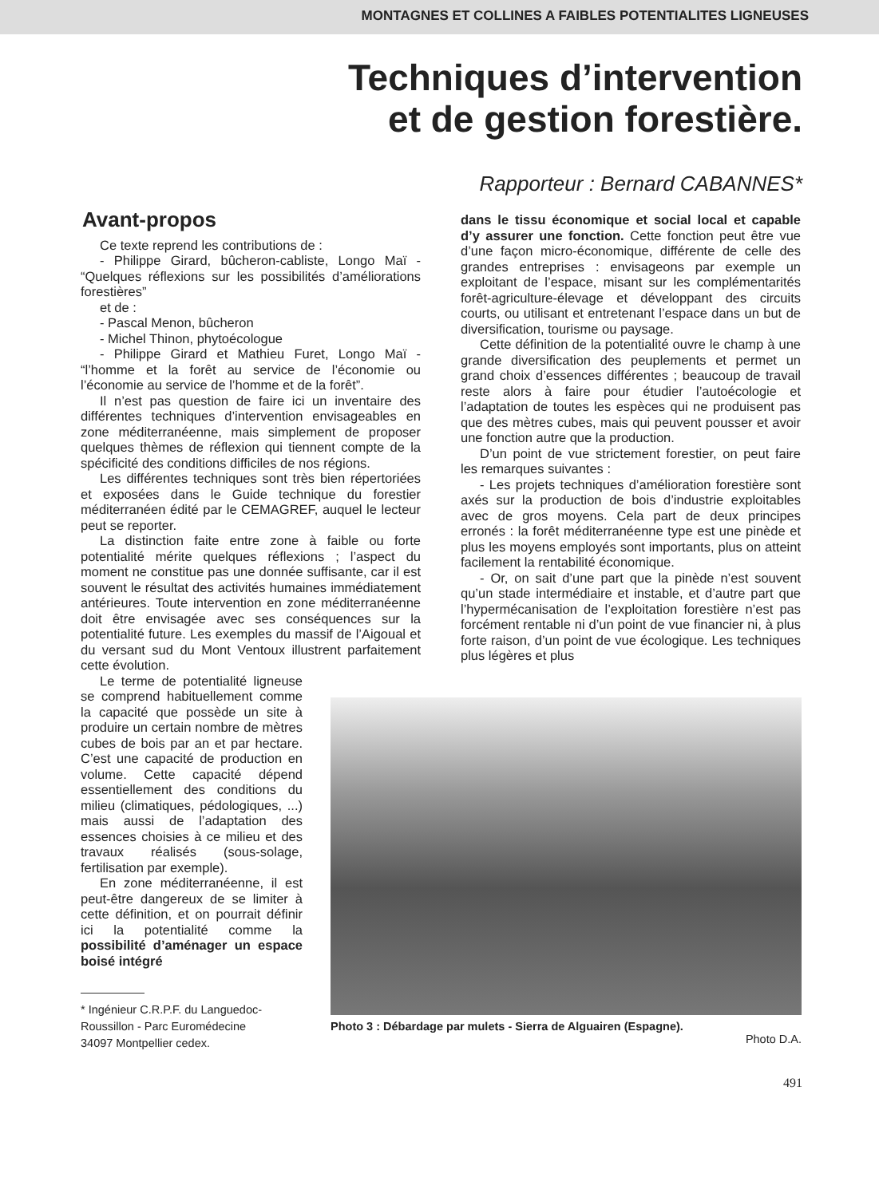MONTAGNES ET COLLINES A FAIBLES POTENTIALITES LIGNEUSES
Techniques d’intervention
et de gestion forestière.
Rapporteur : Bernard CABANNES*
Avant-propos
Ce texte reprend les contributions de :
- Philippe Girard, bûcheron-cabliste, Longo Maï - “Quelques réflexions sur les possibilités d’améliorations forestières”
et de :
- Pascal Menon, bûcheron
- Michel Thinon, phytoécologue
- Philippe Girard et Mathieu Furet, Longo Maï - “l’homme et la forêt au service de l’économie ou l’économie au service de l’homme et de la forêt”.
Il n’est pas question de faire ici un inventaire des différentes techniques d’intervention envisageables en zone méditerranéenne, mais simplement de proposer quelques thèmes de réflexion qui tiennent compte de la spécificité des conditions difficiles de nos régions.
Les différentes techniques sont très bien répertoriées et exposées dans le Guide technique du forestier méditerranéen édité par le CEMAGREF, auquel le lecteur peut se reporter.
La distinction faite entre zone à faible ou forte potentialité mérite quelques réflexions ; l’aspect du moment ne constitue pas une donnée suffisante, car il est souvent le résultat des activités humaines immédiatement antérieures. Toute intervention en zone méditerranéenne doit être envisagée avec ses conséquences sur la potentialité future. Les exemples du massif de l’Aigoual et du versant sud du Mont Ventoux illustrent parfaitement cette évolution.
dans le tissu économique et social local et capable d’y assurer une fonction. Cette fonction peut être vue d’une façon micro-économique, différente de celle des grandes entreprises : envisageons par exemple un exploitant de l’espace, misant sur les complémentarités forêt-agriculture-élevage et développant des circuits courts, ou utilisant et entretenant l’espace dans un but de diversification, tourisme ou paysage.
Cette définition de la potentialité ouvre le champ à une grande diversification des peuplements et permet un grand choix d’essences différentes ; beaucoup de travail reste alors à faire pour étudier l’autoécologie et l’adaptation de toutes les espèces qui ne produisent pas que des mètres cubes, mais qui peuvent pousser et avoir une fonction autre que la production.
D’un point de vue strictement forestier, on peut faire les remarques suivantes :
- Les projets techniques d’amélioration forestière sont axés sur la production de bois d’industrie exploitables avec de gros moyens. Cela part de deux principes erronés : la forêt méditerranéenne type est une pinède et plus les moyens employés sont importants, plus on atteint facilement la rentabilité économique.
- Or, on sait d’une part que la pinède n’est souvent qu’un stade intermédiaire et instable, et d’autre part que l’hypermécanisation de l’exploitation forestière n’est pas forcément rentable ni d’un point de vue financier ni, à plus forte raison, d’un point de vue écologique. Les techniques plus légères et plus
Le terme de potentialité ligneuse se comprend habituellement comme la capacité que possède un site à produire un certain nombre de mètres cubes de bois par an et par hectare. C’est une capacité de production en volume. Cette capacité dépend essentiellement des conditions du milieu (climatiques, pédologiques, ...) mais aussi de l’adaptation des essences choisies à ce milieu et des travaux réalisés (sous-solage, fertilisation par exemple).
En zone méditerranéenne, il est peut-être dangereux de se limiter à cette définition, et on pourrait définir ici la potentialité comme la possibilité d’aménager un espace boisé intégré
* Ingénieur C.R.P.F. du Languedoc-
Roussillon - Parc Euromédecine
34097 Montpellier cedex.
Photo 3 : Débardage par mulets - Sierra de Alguairen (Espagne).
Photo D.A.
491